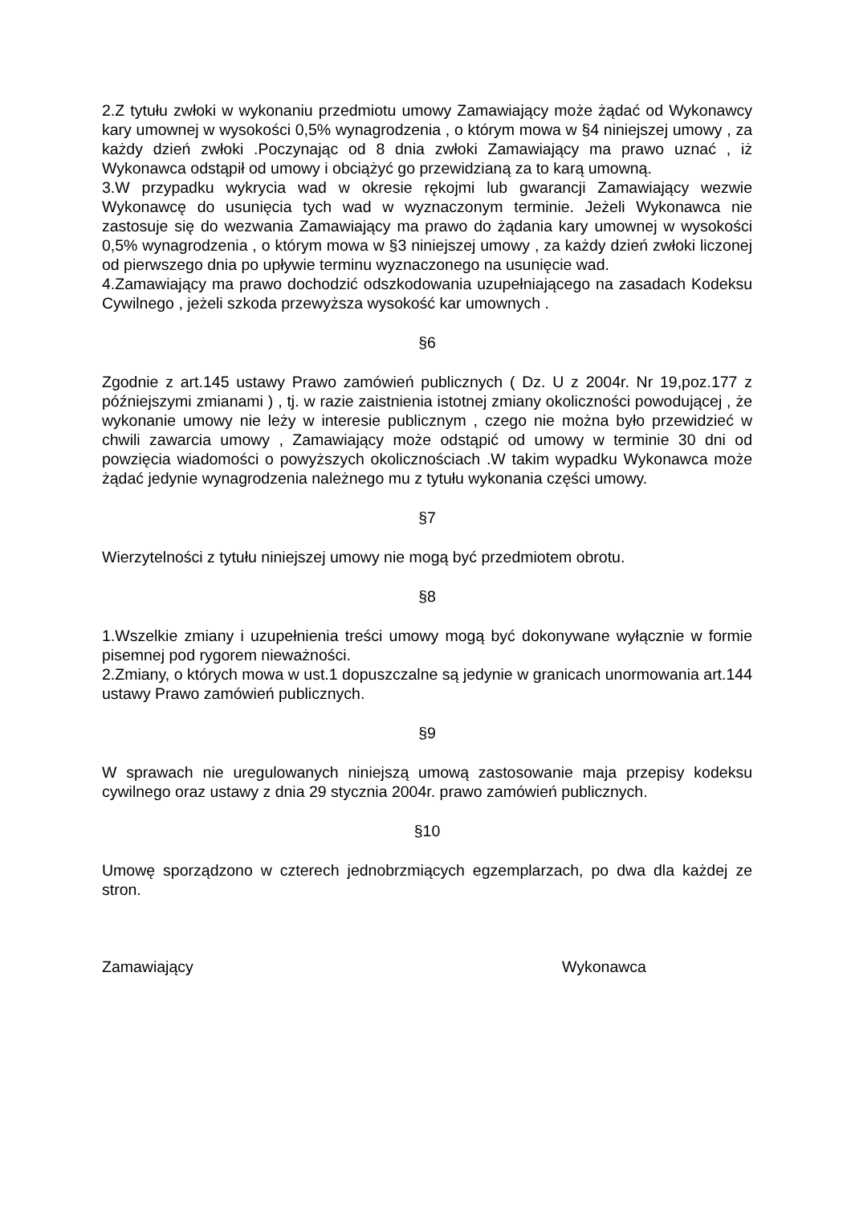2.Z tytułu zwłoki w wykonaniu przedmiotu umowy Zamawiający może żądać od Wykonawcy kary umownej w wysokości 0,5% wynagrodzenia , o którym mowa w §4 niniejszej umowy , za każdy dzień zwłoki .Poczynając od 8 dnia zwłoki Zamawiający ma prawo uznać , iż Wykonawca odstąpił od umowy i obciążyć go przewidzianą za to karą umowną.
3.W przypadku wykrycia wad w okresie rękojmi lub gwarancji Zamawiający wezwie Wykonawcę do usunięcia tych wad w wyznaczonym terminie. Jeżeli Wykonawca nie zastosuje się do wezwania Zamawiający ma prawo do żądania kary umownej w wysokości 0,5% wynagrodzenia , o którym mowa w §3 niniejszej umowy , za każdy dzień zwłoki liczonej od pierwszego dnia po upływie terminu wyznaczonego na usunięcie wad.
4.Zamawiający ma prawo dochodzić odszkodowania uzupełniającego na zasadach Kodeksu Cywilnego , jeżeli szkoda przewyższa wysokość kar umownych .
§6
Zgodnie z art.145 ustawy Prawo zamówień publicznych ( Dz. U z 2004r. Nr 19,poz.177 z późniejszymi zmianami ) , tj. w razie zaistnienia istotnej zmiany okoliczności powodującej , że wykonanie umowy nie leży w interesie publicznym , czego nie można było przewidzieć w chwili zawarcia umowy , Zamawiający może odstąpić od umowy w terminie 30 dni od powzięcia wiadomości o powyższych okolicznościach .W takim wypadku Wykonawca może żądać jedynie wynagrodzenia należnego mu z tytułu wykonania części umowy.
§7
Wierzytelności z tytułu niniejszej umowy nie mogą być przedmiotem obrotu.
§8
1.Wszelkie zmiany i uzupełnienia treści umowy mogą być dokonywane wyłącznie w formie pisemnej pod rygorem nieważności.
2.Zmiany, o których mowa w ust.1 dopuszczalne są jedynie w granicach unormowania art.144 ustawy Prawo zamówień publicznych.
§9
W sprawach nie uregulowanych niniejszą umową zastosowanie maja przepisy kodeksu cywilnego oraz ustawy z dnia 29 stycznia 2004r. prawo zamówień publicznych.
§10
Umowę sporządzono w czterech jednobrzmiących egzemplarzach, po dwa dla każdej ze stron.
Zamawiający Wykonawca